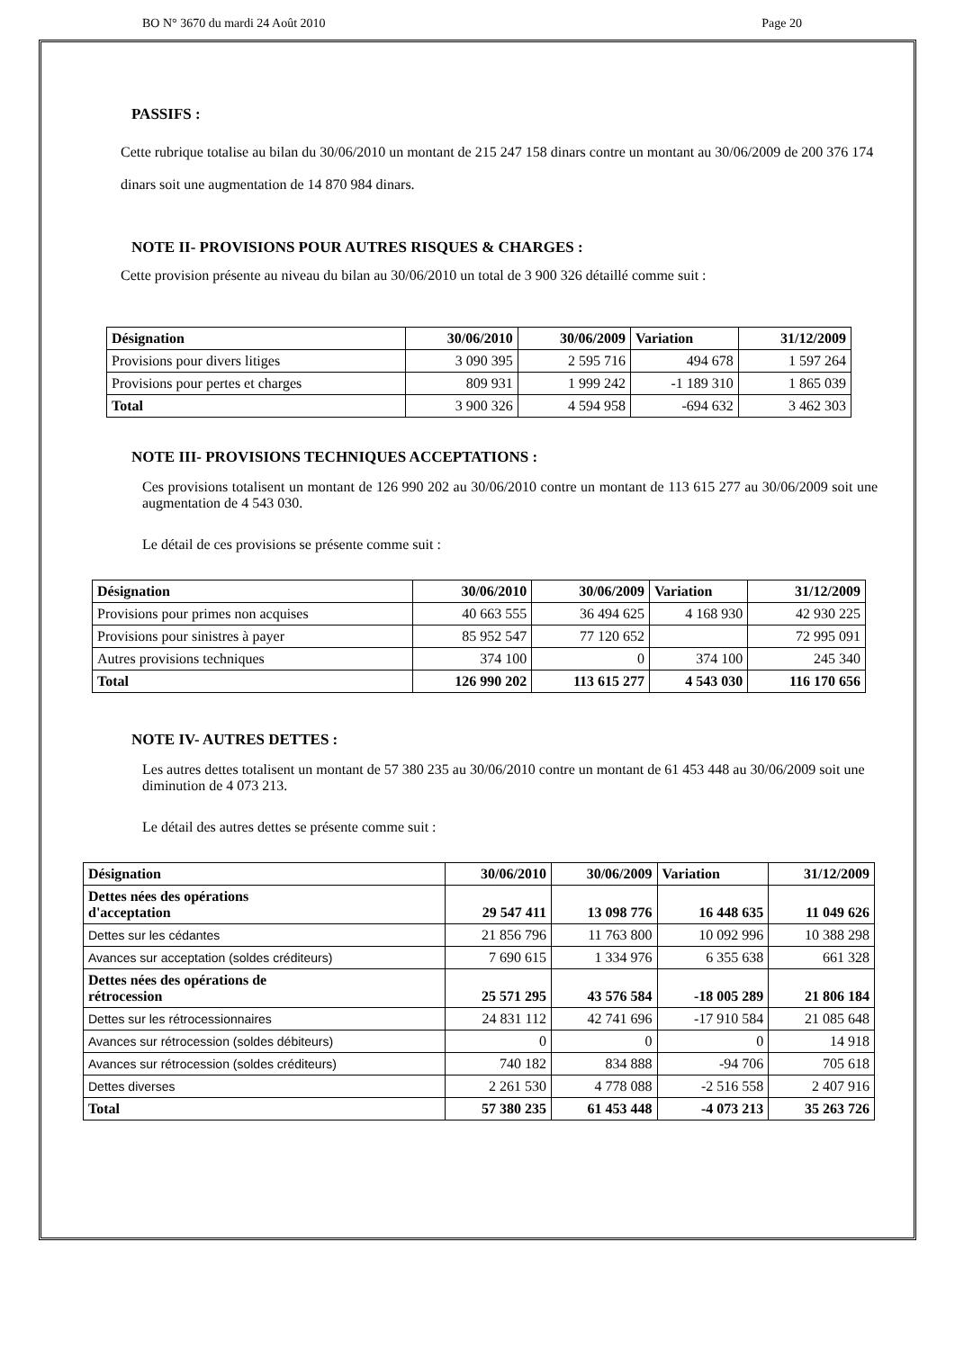BO N° 3670 du mardi 24 Août 2010 Page 20
PASSIFS :
Cette rubrique totalise au bilan du 30/06/2010 un montant de 215 247 158 dinars contre un montant au 30/06/2009 de 200 376 174 dinars soit une augmentation de 14 870 984 dinars.
NOTE II- PROVISIONS POUR AUTRES RISQUES & CHARGES :
Cette provision présente au niveau du bilan au 30/06/2010 un total de 3 900 326 détaillé comme suit :
| Désignation | 30/06/2010 | 30/06/2009 | Variation | 31/12/2009 |
| --- | --- | --- | --- | --- |
| Provisions pour divers litiges | 3 090 395 | 2 595 716 | 494 678 | 1 597 264 |
| Provisions pour pertes et charges | 809 931 | 1 999 242 | -1 189 310 | 1 865 039 |
| Total | 3 900 326 | 4 594 958 | -694 632 | 3 462 303 |
NOTE III- PROVISIONS TECHNIQUES ACCEPTATIONS :
Ces provisions totalisent un montant de 126 990 202 au 30/06/2010 contre un montant de 113 615 277 au 30/06/2009 soit une augmentation de 4 543 030.
Le détail de ces provisions se présente comme suit :
| Désignation | 30/06/2010 | 30/06/2009 | Variation | 31/12/2009 |
| --- | --- | --- | --- | --- |
| Provisions pour primes non acquises | 40 663 555 | 36 494 625 | 4 168 930 | 42 930 225 |
| Provisions pour sinistres à payer | 85 952 547 | 77 120 652 | | 72 995 091 |
| Autres provisions techniques | 374 100 | 0 | 374 100 | 245 340 |
| Total | 126 990 202 | 113 615 277 | 4 543 030 | 116 170 656 |
NOTE IV- AUTRES DETTES :
Les autres dettes totalisent un montant de 57 380 235 au 30/06/2010 contre un montant de 61 453 448 au 30/06/2009 soit une diminution de 4 073 213.
Le détail des autres dettes se présente comme suit :
| Désignation | 30/06/2010 | 30/06/2009 | Variation | 31/12/2009 |
| --- | --- | --- | --- | --- |
| Dettes nées des opérations d'acceptation | 29 547 411 | 13 098 776 | 16 448 635 | 11 049 626 |
| Dettes sur les cédantes | 21 856 796 | 11 763 800 | 10 092 996 | 10 388 298 |
| Avances sur acceptation (soldes créditeurs) | 7 690 615 | 1 334 976 | 6 355 638 | 661 328 |
| Dettes nées des opérations de rétrocession | 25 571 295 | 43 576 584 | -18 005 289 | 21 806 184 |
| Dettes sur les rétrocessionnaires | 24 831 112 | 42 741 696 | -17 910 584 | 21 085 648 |
| Avances sur rétrocession (soldes débiteurs) | 0 | 0 | 0 | 14 918 |
| Avances sur rétrocession (soldes créditeurs) | 740 182 | 834 888 | -94 706 | 705 618 |
| Dettes diverses | 2 261 530 | 4 778 088 | -2 516 558 | 2 407 916 |
| Total | 57 380 235 | 61 453 448 | -4 073 213 | 35 263 726 |